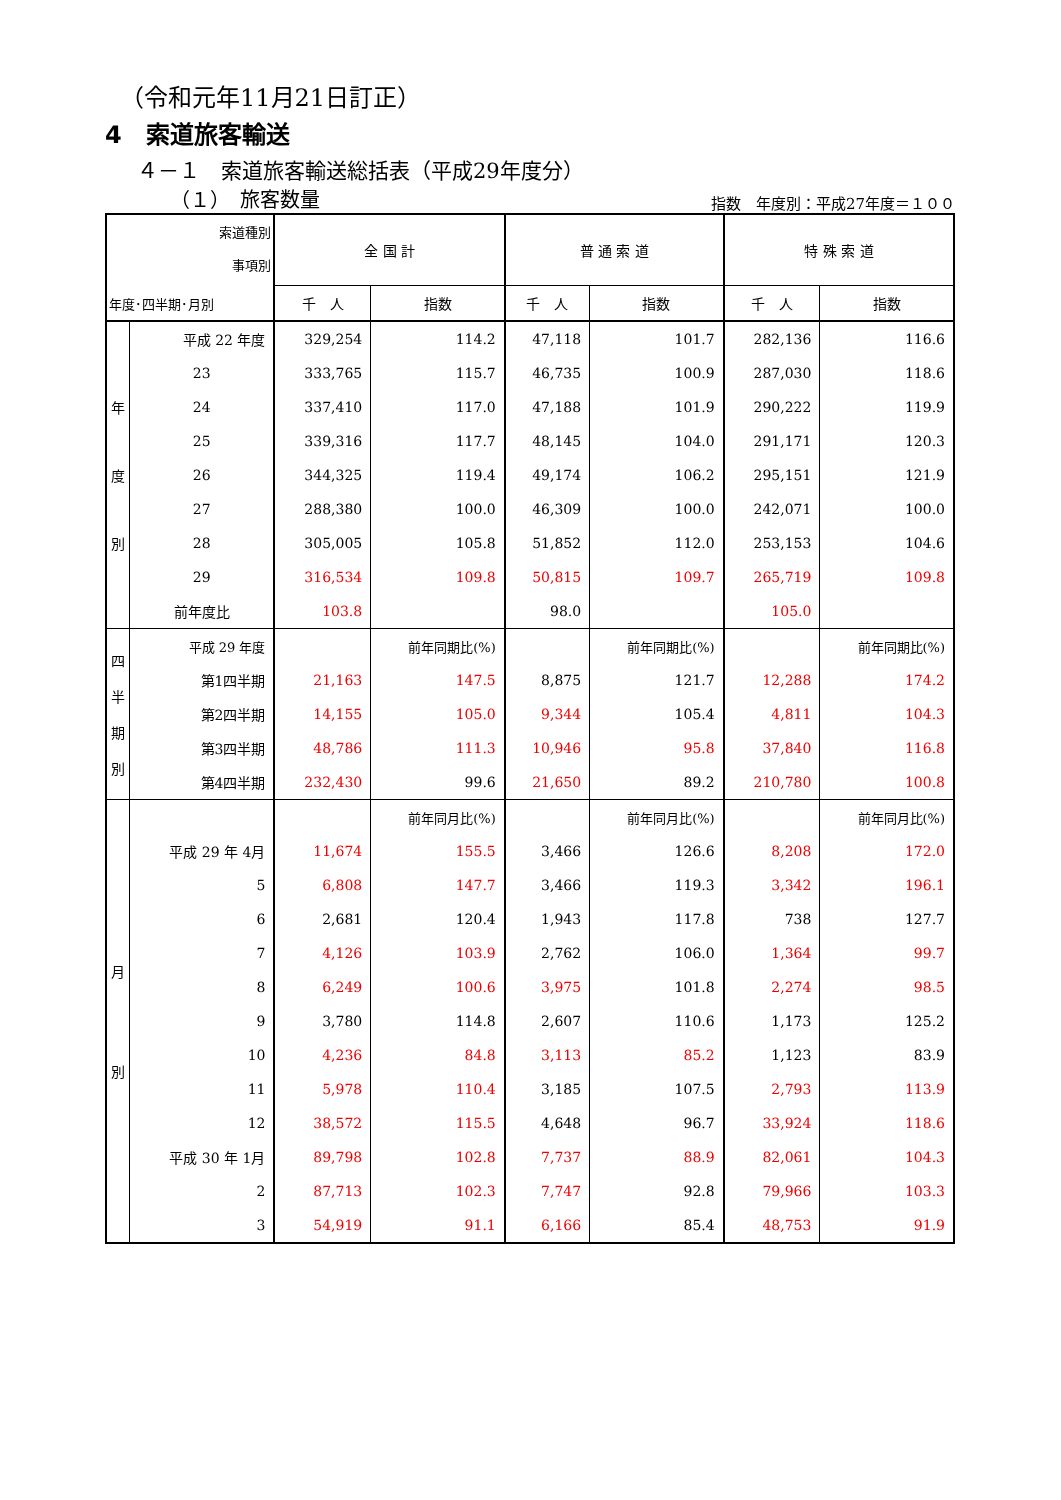（令和元年11月21日訂正）
4　索道旅客輸送
４－１　索道旅客輸送総括表（平成29年度分）
（１）　旅客数量 指数　年度別：平成27年度＝１００
| 索道種別 事項別 年度･四半期･月別 | | 全 国 計 | | 普 通 索 道 | | 特 殊 索 道 | |
| --- | --- | --- | --- | --- | --- | --- | --- |
| | | 千 人 | 指数 | 千 人 | 指数 | 千 人 | 指数 |
| 年 度 別 | 平成 22 年度 | 329,254 | 114.2 | 47,118 | 101.7 | 282,136 | 116.6 |
| | 23 | 333,765 | 115.7 | 46,735 | 100.9 | 287,030 | 118.6 |
| | 24 | 337,410 | 117.0 | 47,188 | 101.9 | 290,222 | 119.9 |
| | 25 | 339,316 | 117.7 | 48,145 | 104.0 | 291,171 | 120.3 |
| | 26 | 344,325 | 119.4 | 49,174 | 106.2 | 295,151 | 121.9 |
| | 27 | 288,380 | 100.0 | 46,309 | 100.0 | 242,071 | 100.0 |
| | 28 | 305,005 | 105.8 | 51,852 | 112.0 | 253,153 | 104.6 |
| | 29 | 316,534 | 109.8 | 50,815 | 109.7 | 265,719 | 109.8 |
| | 前年度比 | 103.8 | | 98.0 | | 105.0 | |
| 四 半 期 別 | 平成 29 年度 | | 前年同期比(%) | | 前年同期比(%) | | 前年同期比(%) |
| | 第1四半期 | 21,163 | 147.5 | 8,875 | 121.7 | 12,288 | 174.2 |
| | 第2四半期 | 14,155 | 105.0 | 9,344 | 105.4 | 4,811 | 104.3 |
| | 第3四半期 | 48,786 | 111.3 | 10,946 | 95.8 | 37,840 | 116.8 |
| | 第4四半期 | 232,430 | 99.6 | 21,650 | 89.2 | 210,780 | 100.8 |
| 月 別 | | | 前年同月比(%) | | 前年同月比(%) | | 前年同月比(%) |
| | 平成 29 年 4月 | 11,674 | 155.5 | 3,466 | 126.6 | 8,208 | 172.0 |
| | 5 | 6,808 | 147.7 | 3,466 | 119.3 | 3,342 | 196.1 |
| | 6 | 2,681 | 120.4 | 1,943 | 117.8 | 738 | 127.7 |
| | 7 | 4,126 | 103.9 | 2,762 | 106.0 | 1,364 | 99.7 |
| | 8 | 6,249 | 100.6 | 3,975 | 101.8 | 2,274 | 98.5 |
| | 9 | 3,780 | 114.8 | 2,607 | 110.6 | 1,173 | 125.2 |
| | 10 | 4,236 | 84.8 | 3,113 | 85.2 | 1,123 | 83.9 |
| | 11 | 5,978 | 110.4 | 3,185 | 107.5 | 2,793 | 113.9 |
| | 12 | 38,572 | 115.5 | 4,648 | 96.7 | 33,924 | 118.6 |
| | 平成 30 年 1月 | 89,798 | 102.8 | 7,737 | 88.9 | 82,061 | 104.3 |
| | 2 | 87,713 | 102.3 | 7,747 | 92.8 | 79,966 | 103.3 |
| | 3 | 54,919 | 91.1 | 6,166 | 85.4 | 48,753 | 91.9 |